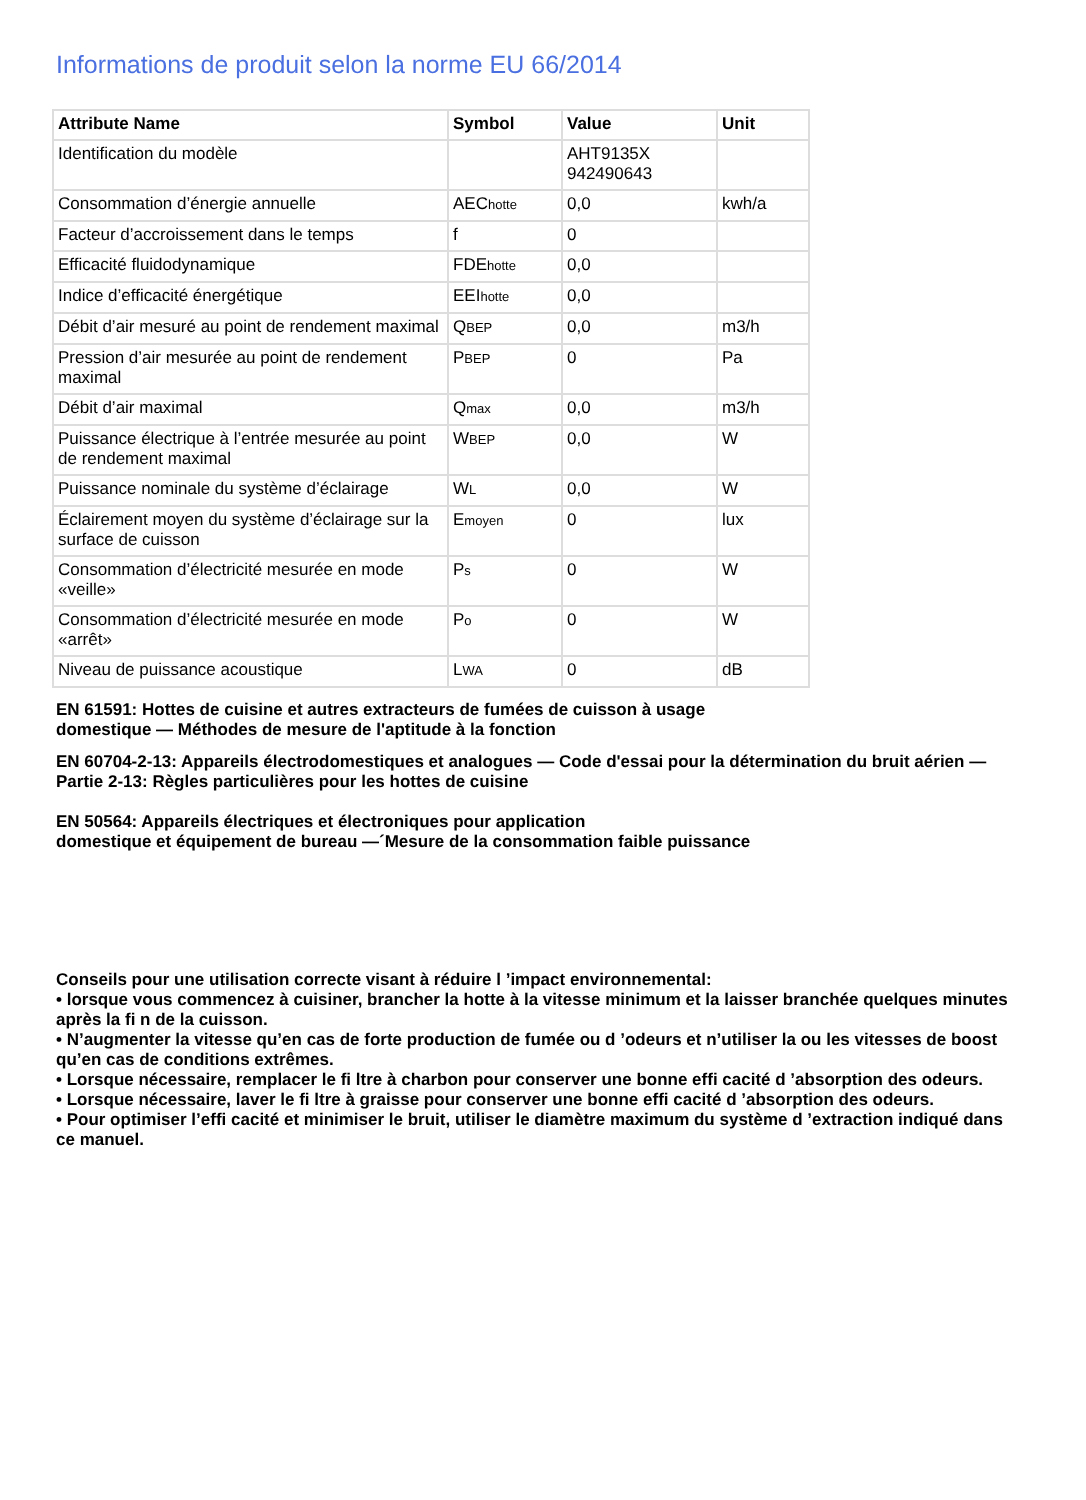Informations de produit selon la norme EU 66/2014
| Attribute Name | Symbol | Value | Unit |
| --- | --- | --- | --- |
| Identification du modèle | | AHT9135X 942490643 | |
| Consommation d’énergie annuelle | AEC hotte | 0,0 | kwh/a |
| Facteur d’accroissement dans le temps | f | 0 | |
| Efficacité fluidodynamique | FDE hotte | 0,0 | |
| Indice d’efficacité énergétique | EEI hotte | 0,0 | |
| Débit d’air mesuré au point de rendement maximal | Q BEP | 0,0 | m3/h |
| Pression d’air mesurée au point de rendement maximal | P BEP | 0 | Pa |
| Débit d’air maximal | Q max | 0,0 | m3/h |
| Puissance électrique à l’entrée mesurée au point de rendement maximal | W BEP | 0,0 | W |
| Puissance nominale du système d’éclairage | W L | 0,0 | W |
| Éclairement moyen du système d’éclairage sur la surface de cuisson | E moyen | 0 | lux |
| Consommation d’électricité mesurée en mode «veille» | P s | 0 | W |
| Consommation d’électricité mesurée en mode «arrêt» | P o | 0 | W |
| Niveau de puissance acoustique | L WA | 0 | dB |
EN 61591: Hottes de cuisine et autres extracteurs de fumées de cuisson à usage
domestique — Méthodes de mesure de l'aptitude à la fonction
EN 60704-2-13: Appareils électrodomestiques et analogues — Code d'essai pour la détermination du bruit aérien — Partie 2-13: Règles particulières pour les hottes de cuisine
EN 50564: Appareils électriques et électroniques pour application
domestique et équipement de bureau —´Mesure de la consommation faible puissance
Conseils pour une utilisation correcte visant à réduire l ’impact environnemental:
• lorsque vous commencez à cuisiner, brancher la hotte à la vitesse minimum et la laisser branchée quelques minutes après la fi n de la cuisson.
• N’augmenter la vitesse qu’en cas de forte production de fumée ou d ’odeurs et n’utiliser la ou les vitesses de boost qu’en cas de conditions extrêmes.
• Lorsque nécessaire, remplacer le fi ltre à charbon pour conserver une bonne effi cacité d ’absorption des odeurs.
• Lorsque nécessaire, laver le fi ltre à graisse pour conserver une bonne effi cacité d ’absorption des odeurs.
• Pour optimiser l’effi cacité et minimiser le bruit, utiliser le diamètre maximum du système d ’extraction indiqué dans ce manuel.